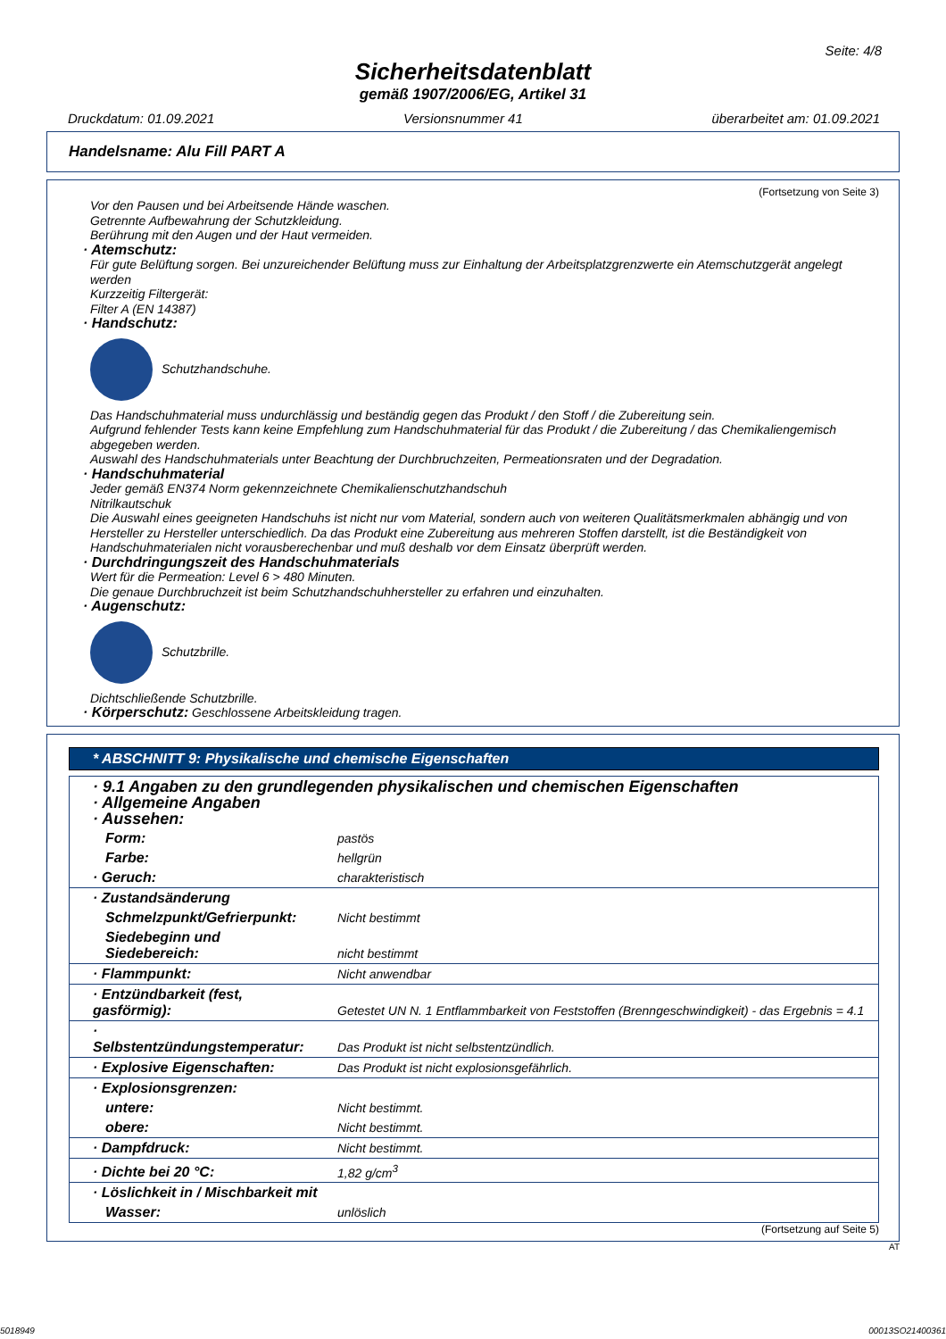Seite: 4/8
Sicherheitsdatenblatt
gemäß 1907/2006/EG, Artikel 31
Druckdatum: 01.09.2021 Versionsnummer 41 überarbeitet am: 01.09.2021
Handelsname: Alu Fill PART A
(Fortsetzung von Seite 3)
Vor den Pausen und bei Arbeitsende Hände waschen.
Getrennte Aufbewahrung der Schutzkleidung.
Berührung mit den Augen und der Haut vermeiden.
· Atemschutz:
Für gute Belüftung sorgen. Bei unzureichender Belüftung muss zur Einhaltung der Arbeitsplatzgrenzwerte ein Atemschutzgerät angelegt werden
Kurzzeitig Filtergerät:
Filter A (EN 14387)
· Handschutz:
Schutzhandschuhe.
Das Handschuhmaterial muss undurchlässig und beständig gegen das Produkt / den Stoff / die Zubereitung sein.
Aufgrund fehlender Tests kann keine Empfehlung zum Handschuhmaterial für das Produkt / die Zubereitung / das Chemikaliengemisch abgegeben werden.
Auswahl des Handschuhmaterials unter Beachtung der Durchbruchzeiten, Permeationsraten und der Degradation.
· Handschuhmaterial
Jeder gemäß EN374 Norm gekennzeichnete Chemikalienschutzhandschuh
Nitrilkautschuk
Die Auswahl eines geeigneten Handschuhs ist nicht nur vom Material, sondern auch von weiteren Qualitätsmerkmalen abhängig und von Hersteller zu Hersteller unterschiedlich. Da das Produkt eine Zubereitung aus mehreren Stoffen darstellt, ist die Beständigkeit von Handschuhmaterialen nicht vorausberechenbar und muß deshalb vor dem Einsatz überprüft werden.
· Durchdringungszeit des Handschuhmaterials
Wert für die Permeation: Level 6 > 480 Minuten.
Die genaue Durchbruchzeit ist beim Schutzhandschuhhersteller zu erfahren und einzuhalten.
· Augenschutz:
Schutzbrille.
Dichtschließende Schutzbrille.
· Körperschutz: Geschlossene Arbeitskleidung tragen.
* ABSCHNITT 9: Physikalische und chemische Eigenschaften
| · 9.1 Angaben zu den grundlegenden physikalischen und chemischen Eigenschaften · Allgemeine Angaben · Aussehen: | |
| Form: | pastös |
| Farbe: | hellgrün |
| · Geruch: | charakteristisch |
| · Zustandsänderung | |
| Schmelzpunkt/Gefrierpunkt: | Nicht bestimmt |
| Siedebeginn und Siedebereich: | nicht bestimmt |
| · Flammpunkt: | Nicht anwendbar |
| · Entzündbarkeit (fest, gasförmig): | Getestet UN N. 1 Entflammbarkeit von Feststoffen (Brenngeschwindigkeit) - das Ergebnis = 4.1 |
| · Selbstentzündungstemperatur: | Das Produkt ist nicht selbstentzündlich. |
| · Explosive Eigenschaften: | Das Produkt ist nicht explosionsgefährlich. |
| · Explosionsgrenzen: | |
| untere: | Nicht bestimmt. |
| obere: | Nicht bestimmt. |
| · Dampfdruck: | Nicht bestimmt. |
| · Dichte bei 20 °C: | 1,82 g/cm<sup>3</sup> |
| · Löslichkeit in / Mischbarkeit mit | |
| Wasser: | unlöslich |
(Fortsetzung auf Seite 5)
AT
5018949 00013SO21400361